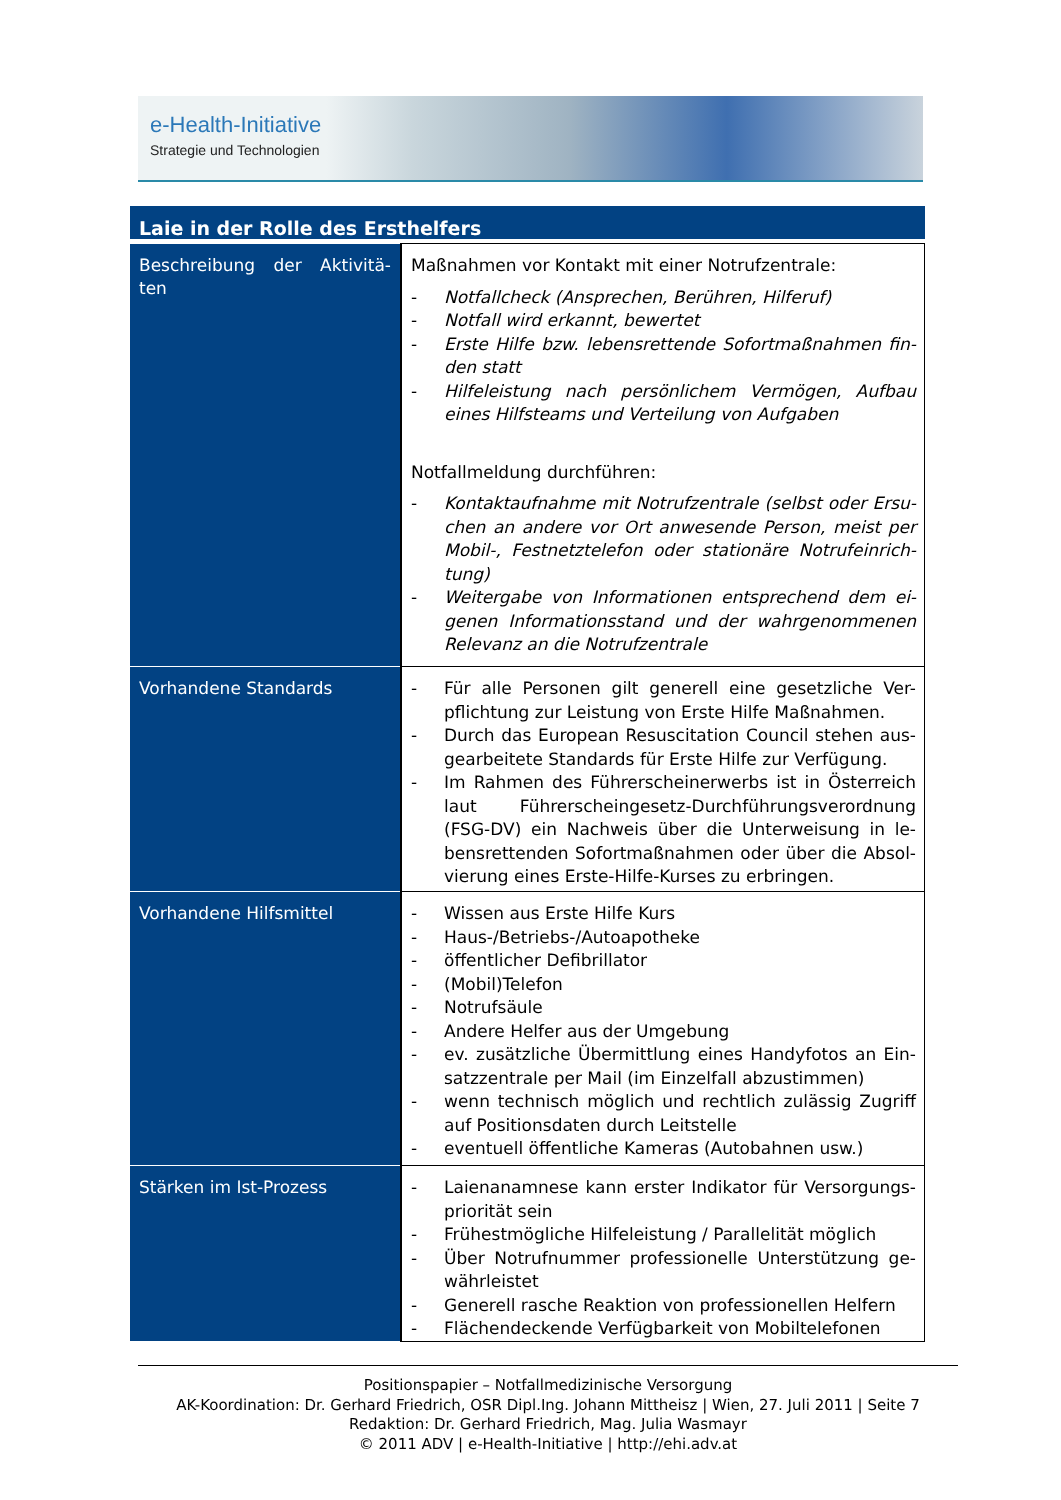e-Health-Initiative
Strategie und Technologien
Laie in der Rolle des Ersthelfers
| Beschreibung der Aktivitä-ten | Maßnahmen vor Kontakt mit einer Notrufzentrale: - Notfallcheck (Ansprechen, Berühren, Hilferuf) - Notfall wird erkannt, bewertet - Erste Hilfe bzw. lebensrettende Sofortmaßnahmen fin-den statt - Hilfeleistung nach persönlichem Vermögen, Aufbau eines Hilfsteams und Verteilung von Aufgaben Notfallmeldung durchführen: - Kontaktaufnahme mit Notrufzentrale (selbst oder Ersu-chen an andere vor Ort anwesende Person, meist per Mobil-, Festnetztelefon oder stationäre Notrufeinrich-tung) - Weitergabe von Informationen entsprechend dem ei-genen Informationsstand und der wahrgenommenen Relevanz an die Notrufzentrale |
| Vorhandene Standards | - Für alle Personen gilt generell eine gesetzliche Ver-pflichtung zur Leistung von Erste Hilfe Maßnahmen. - Durch das European Resuscitation Council stehen aus-gearbeitete Standards für Erste Hilfe zur Verfügung. - Im Rahmen des Führerscheinerwerbs ist in Österreich laut Führerscheingesetz-Durchführungsverordnung (FSG-DV) ein Nachweis über die Unterweisung in le-bensrettenden Sofortmaßnahmen oder über die Absol-vierung eines Erste-Hilfe-Kurses zu erbringen. |
| Vorhandene Hilfsmittel | - Wissen aus Erste Hilfe Kurs - Haus-/Betriebs-/Autoapotheke - öffentlicher Defibrillator - (Mobil)Telefon - Notrufsäule - Andere Helfer aus der Umgebung - ev. zusätzliche Übermittlung eines Handyfotos an Ein-satzzentrale per Mail (im Einzelfall abzustimmen) - wenn technisch möglich und rechtlich zulässig Zugriff auf Positionsdaten durch Leitstelle - eventuell öffentliche Kameras (Autobahnen usw.) |
| Stärken im Ist-Prozess | - Laienanamnese kann erster Indikator für Versorgungs-priorität sein - Frühestmögliche Hilfeleistung / Parallelität möglich - Über Notrufnummer professionelle Unterstützung ge-währleistet - Generell rasche Reaktion von professionellen Helfern - Flächendeckende Verfügbarkeit von Mobiltelefonen |
Positionspapier – Notfallmedizinische Versorgung
AK-Koordination: Dr. Gerhard Friedrich, OSR Dipl.Ing. Johann Mittheisz | Wien, 27. Juli 2011 | Seite 7
Redaktion: Dr. Gerhard Friedrich, Mag. Julia Wasmayr
© 2011 ADV | e-Health-Initiative | http://ehi.adv.at